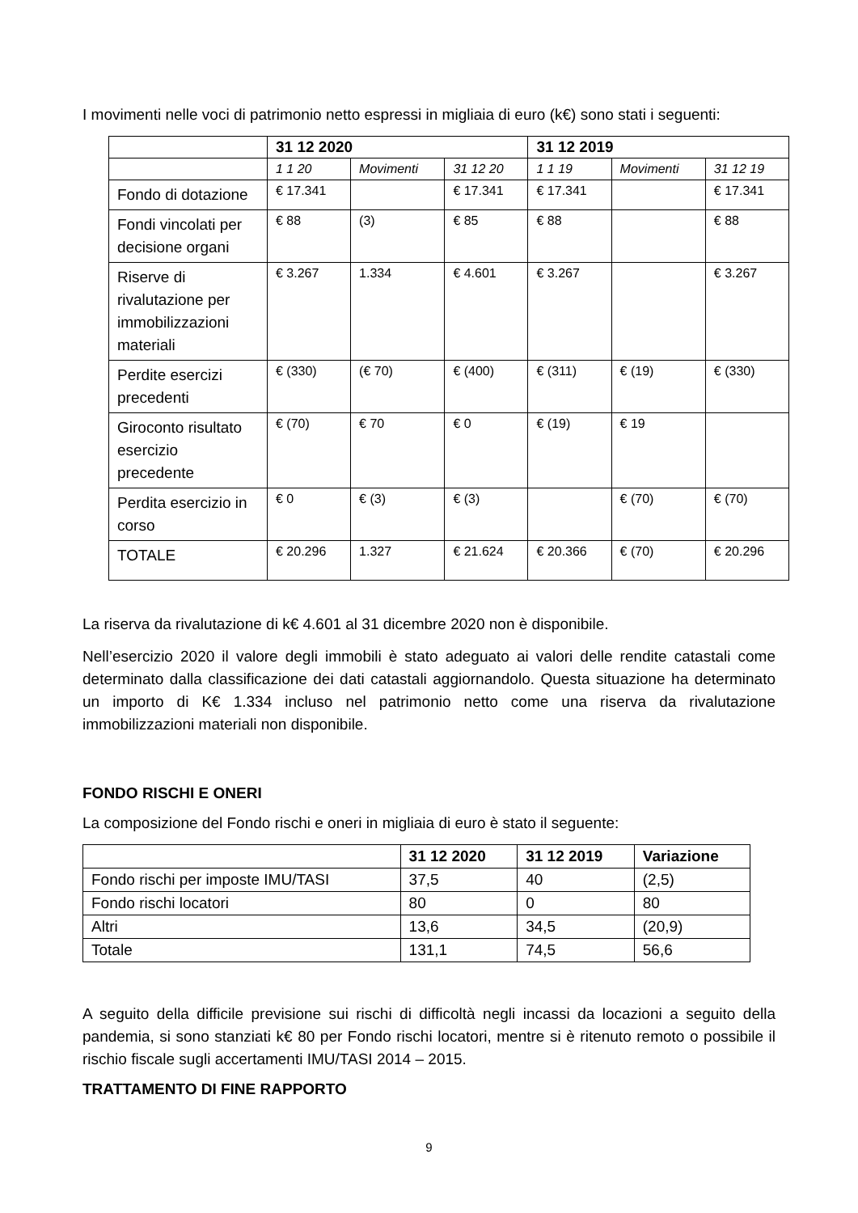I movimenti nelle voci di patrimonio netto espressi in migliaia di euro (k€) sono stati i seguenti:
| | 31 12 2020 | | | 31 12 2019 | | |
| --- | --- | --- | --- | --- | --- | --- |
| | 1 1 20 | Movimenti | 31 12 20 | 1 1 19 | Movimenti | 31 12 19 |
| Fondo di dotazione | € 17.341 | | € 17.341 | € 17.341 | | € 17.341 |
| Fondi vincolati per decisione organi | € 88 | (3) | € 85 | € 88 | | € 88 |
| Riserve di rivalutazione per immobilizzazioni materiali | € 3.267 | 1.334 | € 4.601 | € 3.267 | | € 3.267 |
| Perdite esercizi precedenti | € (330) | (€ 70) | € (400) | € (311) | € (19) | € (330) |
| Giroconto risultato esercizio precedente | € (70) | € 70 | € 0 | € (19) | € 19 | |
| Perdita esercizio in corso | € 0 | € (3) | € (3) | | € (70) | € (70) |
| TOTALE | € 20.296 | 1.327 | € 21.624 | € 20.366 | € (70) | € 20.296 |
La riserva da rivalutazione di k€ 4.601 al 31 dicembre 2020 non è disponibile.
Nell’esercizio 2020 il valore degli immobili è stato adeguato ai valori delle rendite catastali come determinato dalla classificazione dei dati catastali aggiornandolo. Questa situazione ha determinato un importo di K€ 1.334 incluso nel patrimonio netto come una riserva da rivalutazione immobilizzazioni materiali non disponibile.
FONDO RISCHI E ONERI
La composizione del Fondo rischi e oneri in migliaia di euro è stato il seguente:
| | 31 12 2020 | 31 12 2019 | Variazione |
| --- | --- | --- | --- |
| Fondo rischi per imposte IMU/TASI | 37,5 | 40 | (2,5) |
| Fondo rischi locatori | 80 | 0 | 80 |
| Altri | 13,6 | 34,5 | (20,9) |
| Totale | 131,1 | 74,5 | 56,6 |
A seguito della difficile previsione sui rischi di difficoltà negli incassi da locazioni a seguito della pandemia, si sono stanziati k€ 80 per Fondo rischi locatori, mentre si è ritenuto remoto o possibile il rischio fiscale sugli accertamenti IMU/TASI 2014 – 2015.
TRATTAMENTO DI FINE RAPPORTO
9